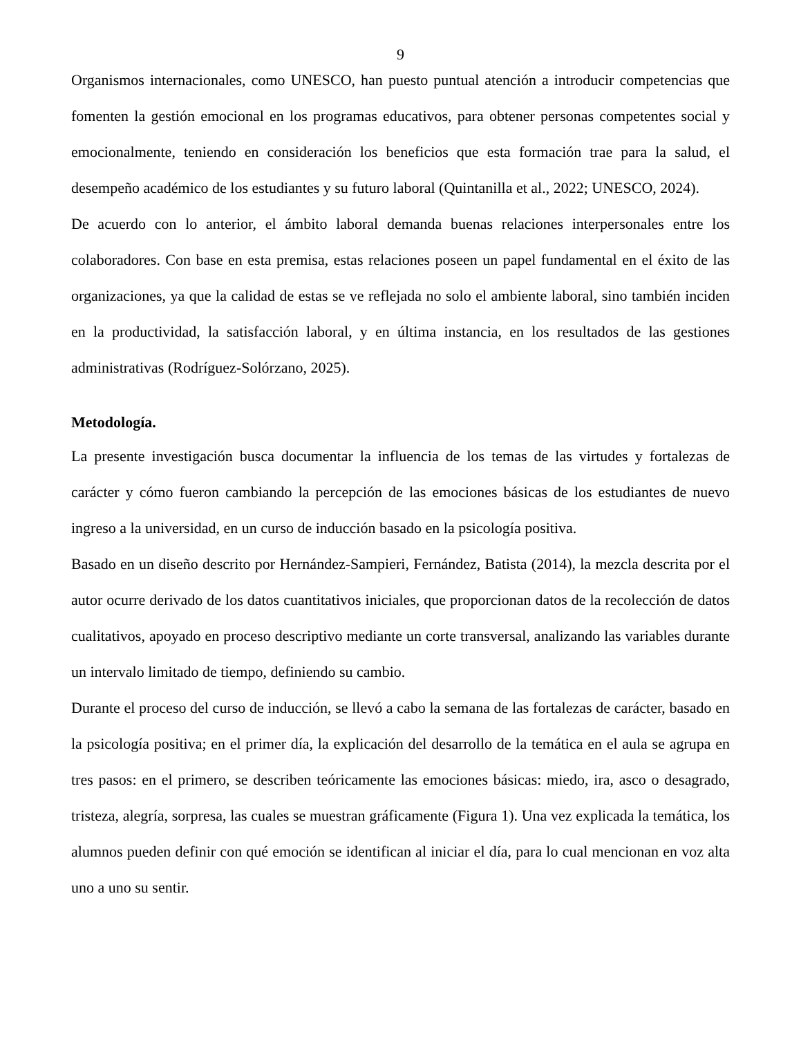9
Organismos internacionales, como UNESCO, han puesto puntual atención a introducir competencias que fomenten la gestión emocional en los programas educativos, para obtener personas competentes social y emocionalmente, teniendo en consideración los beneficios que esta formación trae para la salud, el desempeño académico de los estudiantes y su futuro laboral (Quintanilla et al., 2022; UNESCO, 2024).
De acuerdo con lo anterior, el ámbito laboral demanda buenas relaciones interpersonales entre los colaboradores. Con base en esta premisa, estas relaciones poseen un papel fundamental en el éxito de las organizaciones, ya que la calidad de estas se ve reflejada no solo el ambiente laboral, sino también inciden en la productividad, la satisfacción laboral, y en última instancia, en los resultados de las gestiones administrativas (Rodríguez-Solórzano, 2025).
Metodología.
La presente investigación busca documentar la influencia de los temas de las virtudes y fortalezas de carácter y cómo fueron cambiando la percepción de las emociones básicas de los estudiantes de nuevo ingreso a la universidad, en un curso de inducción basado en la psicología positiva.
Basado en un diseño descrito por Hernández-Sampieri, Fernández, Batista (2014), la mezcla descrita por el autor ocurre derivado de los datos cuantitativos iniciales, que proporcionan datos de la recolección de datos cualitativos, apoyado en proceso descriptivo mediante un corte transversal, analizando las variables durante un intervalo limitado de tiempo, definiendo su cambio.
Durante el proceso del curso de inducción, se llevó a cabo la semana de las fortalezas de carácter, basado en la psicología positiva; en el primer día, la explicación del desarrollo de la temática en el aula se agrupa en tres pasos: en el primero, se describen teóricamente las emociones básicas: miedo, ira, asco o desagrado, tristeza, alegría, sorpresa, las cuales se muestran gráficamente (Figura 1). Una vez explicada la temática, los alumnos pueden definir con qué emoción se identifican al iniciar el día, para lo cual mencionan en voz alta uno a uno su sentir.